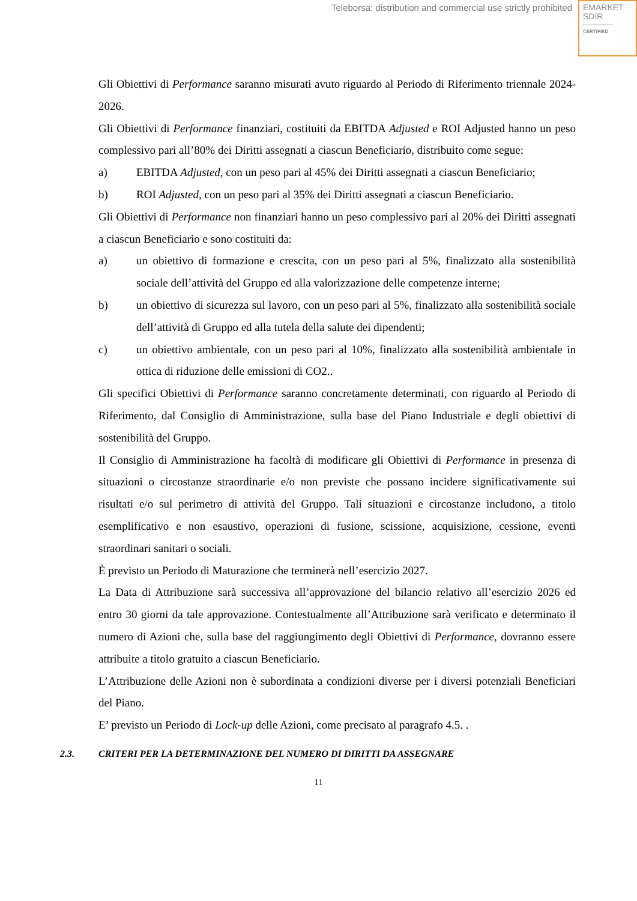Teleborsa: distribution and commercial use strictly prohibited
EMARKET
SDIR
CERTIFIED
Gli Obiettivi di Performance saranno misurati avuto riguardo al Periodo di Riferimento triennale 2024-2026.
Gli Obiettivi di Performance finanziari, costituiti da EBITDA Adjusted e ROI Adjusted hanno un peso complessivo pari all’80% dei Diritti assegnati a ciascun Beneficiario, distribuito come segue:
a) EBITDA Adjusted, con un peso pari al 45% dei Diritti assegnati a ciascun Beneficiario;
b) ROI Adjusted, con un peso pari al 35% dei Diritti assegnati a ciascun Beneficiario.
Gli Obiettivi di Performance non finanziari hanno un peso complessivo pari al 20% dei Diritti assegnati a ciascun Beneficiario e sono costituiti da:
a) un obiettivo di formazione e crescita, con un peso pari al 5%, finalizzato alla sostenibilità sociale dell’attività del Gruppo ed alla valorizzazione delle competenze interne;
b) un obiettivo di sicurezza sul lavoro, con un peso pari al 5%, finalizzato alla sostenibilità sociale dell’attività di Gruppo ed alla tutela della salute dei dipendenti;
c) un obiettivo ambientale, con un peso pari al 10%, finalizzato alla sostenibilità ambientale in ottica di riduzione delle emissioni di CO2..
Gli specifici Obiettivi di Performance saranno concretamente determinati, con riguardo al Periodo di Riferimento, dal Consiglio di Amministrazione, sulla base del Piano Industriale e degli obiettivi di sostenibilità del Gruppo.
Il Consiglio di Amministrazione ha facoltà di modificare gli Obiettivi di Performance in presenza di situazioni o circostanze straordinarie e/o non previste che possano incidere significativamente sui risultati e/o sul perimetro di attività del Gruppo. Tali situazioni e circostanze includono, a titolo esemplificativo e non esaustivo, operazioni di fusione, scissione, acquisizione, cessione, eventi straordinari sanitari o sociali.
È previsto un Periodo di Maturazione che terminerà nell’esercizio 2027.
La Data di Attribuzione sarà successiva all’approvazione del bilancio relativo all’esercizio 2026 ed entro 30 giorni da tale approvazione. Contestualmente all’Attribuzione sarà verificato e determinato il numero di Azioni che, sulla base del raggiungimento degli Obiettivi di Performance, dovranno essere attribuite a titolo gratuito a ciascun Beneficiario.
L’Attribuzione delle Azioni non è subordinata a condizioni diverse per i diversi potenziali Beneficiari del Piano.
E’ previsto un Periodo di Lock-up delle Azioni, come precisato al paragrafo 4.5. .
2.3. CRITERI PER LA DETERMINAZIONE DEL NUMERO DI DIRITTI DA ASSEGNARE
11